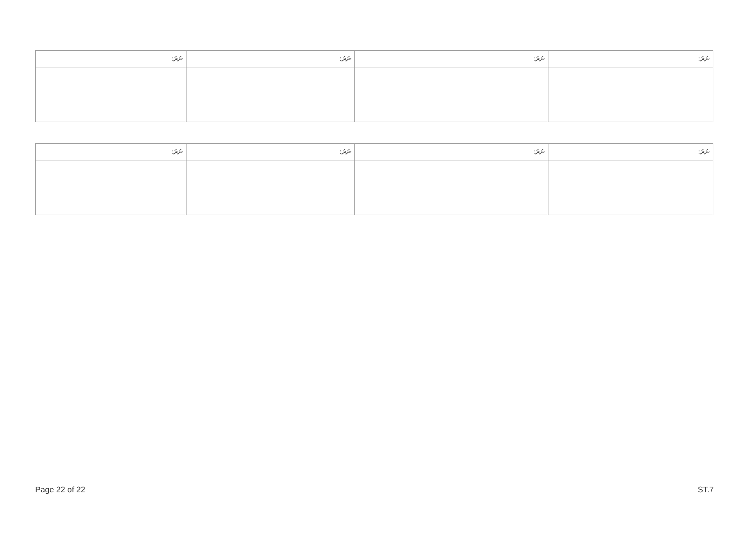| ނަރަ: | ނަރަ: | ނަރަ: | ނަރަ: |
| --- | --- | --- | --- |
| ނަރަ: | ނަރަ: | ނަރަ: | ނަރަ: |
| --- | --- | --- | --- |
Page 22 of 22 ST.7